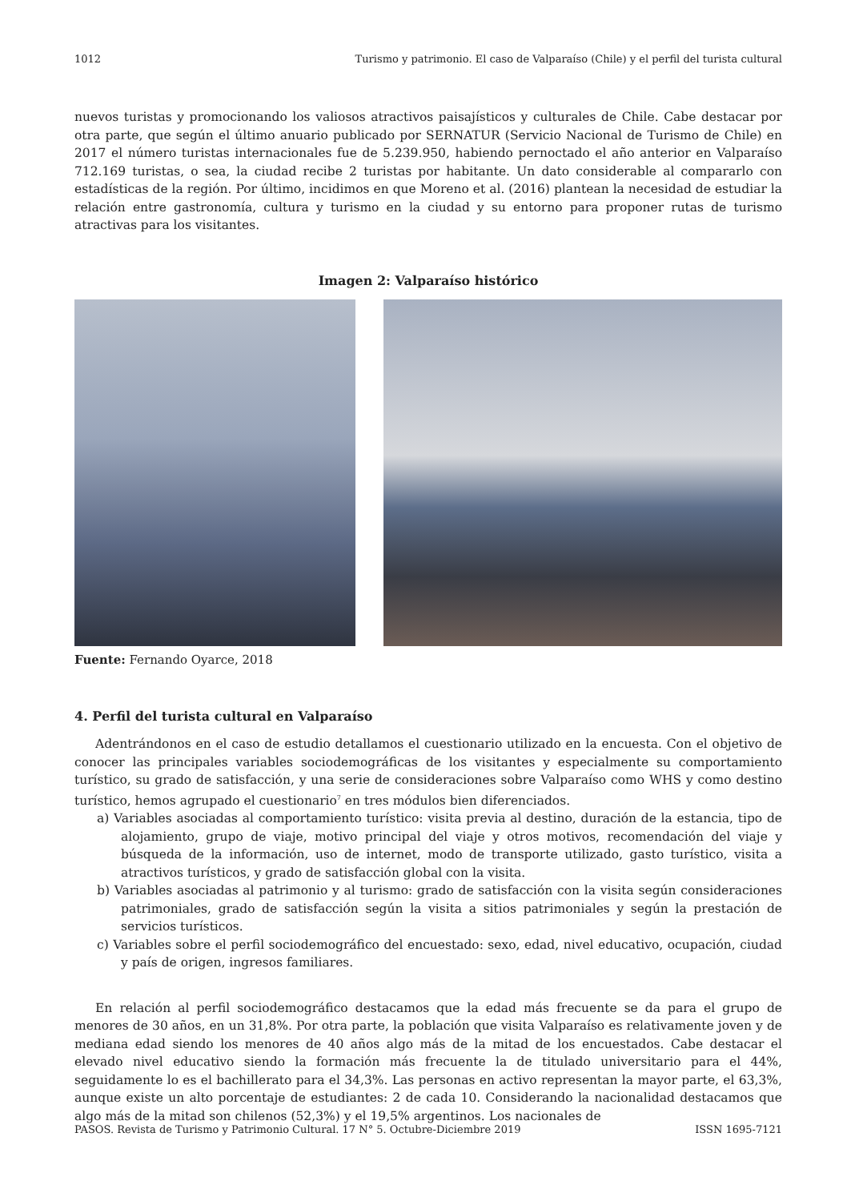1012 Turismo y patrimonio. El caso de Valparaíso (Chile) y el perfil del turista cultural
nuevos turistas y promocionando los valiosos atractivos paisajísticos y culturales de Chile. Cabe destacar por otra parte, que según el último anuario publicado por SERNATUR (Servicio Nacional de Turismo de Chile) en 2017 el número turistas internacionales fue de 5.239.950, habiendo pernoctado el año anterior en Valparaíso 712.169 turistas, o sea, la ciudad recibe 2 turistas por habitante. Un dato considerable al compararlo con estadísticas de la región. Por último, incidimos en que Moreno et al. (2016) plantean la necesidad de estudiar la relación entre gastronomía, cultura y turismo en la ciudad y su entorno para proponer rutas de turismo atractivas para los visitantes.
Imagen 2: Valparaíso histórico
Fuente: Fernando Oyarce, 2018
4. Perfil del turista cultural en Valparaíso
Adentrándonos en el caso de estudio detallamos el cuestionario utilizado en la encuesta. Con el objetivo de conocer las principales variables sociodemográficas de los visitantes y especialmente su comportamiento turístico, su grado de satisfacción, y una serie de consideraciones sobre Valparaíso como WHS y como destino turístico, hemos agrupado el cuestionario<sup>7</sup> en tres módulos bien diferenciados.
a) Variables asociadas al comportamiento turístico: visita previa al destino, duración de la estancia, tipo de alojamiento, grupo de viaje, motivo principal del viaje y otros motivos, recomendación del viaje y búsqueda de la información, uso de internet, modo de transporte utilizado, gasto turístico, visita a atractivos turísticos, y grado de satisfacción global con la visita.
b) Variables asociadas al patrimonio y al turismo: grado de satisfacción con la visita según consideraciones patrimoniales, grado de satisfacción según la visita a sitios patrimoniales y según la prestación de servicios turísticos.
c) Variables sobre el perfil sociodemográfico del encuestado: sexo, edad, nivel educativo, ocupación, ciudad y país de origen, ingresos familiares.
En relación al perfil sociodemográfico destacamos que la edad más frecuente se da para el grupo de menores de 30 años, en un 31,8%. Por otra parte, la población que visita Valparaíso es relativamente joven y de mediana edad siendo los menores de 40 años algo más de la mitad de los encuestados. Cabe destacar el elevado nivel educativo siendo la formación más frecuente la de titulado universitario para el 44%, seguidamente lo es el bachillerato para el 34,3%. Las personas en activo representan la mayor parte, el 63,3%, aunque existe un alto porcentaje de estudiantes: 2 de cada 10. Considerando la nacionalidad destacamos que algo más de la mitad son chilenos (52,3%) y el 19,5% argentinos. Los nacionales de
PASOS. Revista de Turismo y Patrimonio Cultural. 17 N° 5. Octubre-Diciembre 2019 ISSN 1695-7121